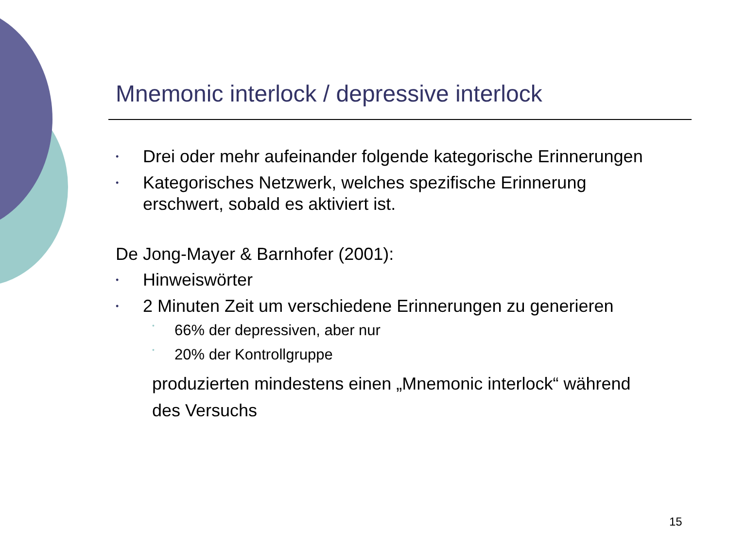Mnemonic interlock / depressive interlock
• Drei oder mehr aufeinander folgende kategorische Erinnerungen
• Kategorisches Netzwerk, welches spezifische Erinnerung
erschwert, sobald es aktiviert ist.
De Jong-Mayer & Barnhofer (2001):
• Hinweiswörter
• 2 Minuten Zeit um verschiedene Erinnerungen zu generieren
• 66% der depressiven, aber nur
• 20% der Kontrollgruppe
produzierten mindestens einen „Mnemonic interlock“ während
des Versuchs
15